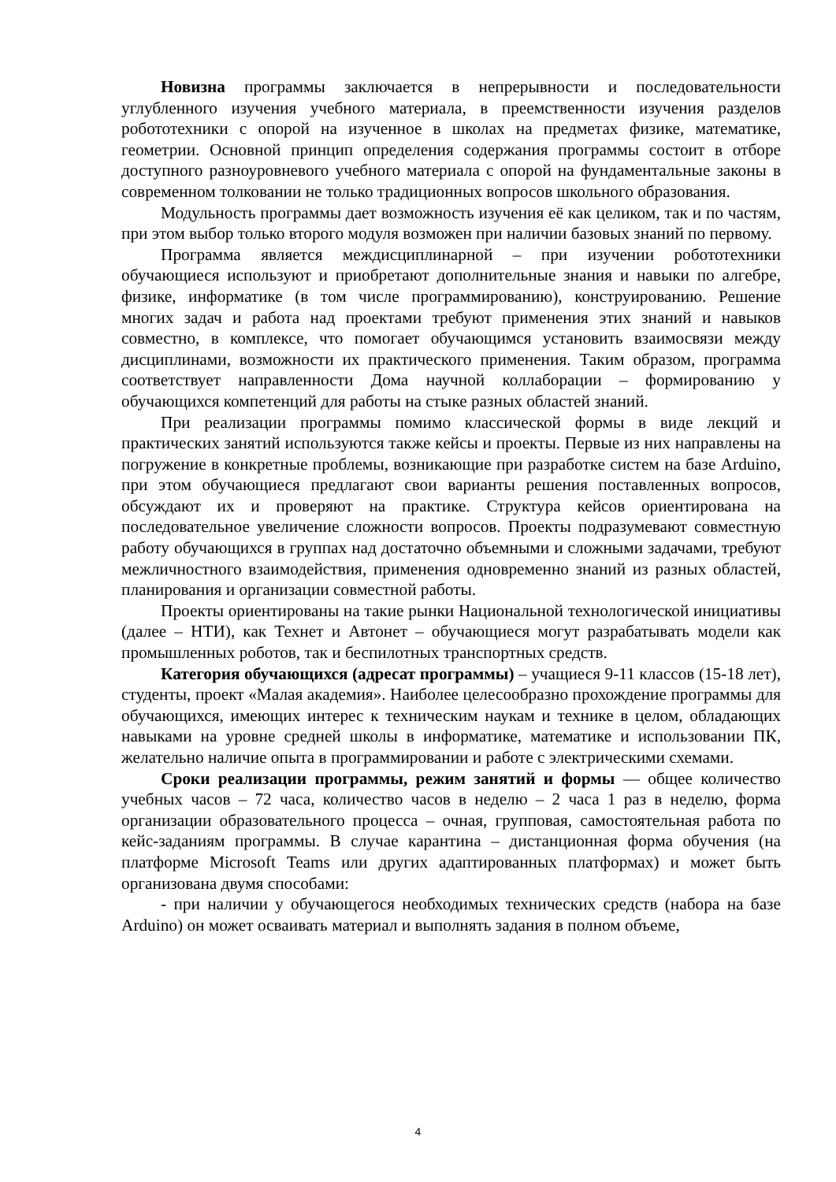Новизна программы заключается в непрерывности и последовательности углубленного изучения учебного материала, в преемственности изучения разделов робототехники с опорой на изученное в школах на предметах физике, математике, геометрии. Основной принцип определения содержания программы состоит в отборе доступного разноуровневого учебного материала с опорой на фундаментальные законы в современном толковании не только традиционных вопросов школьного образования.
Модульность программы дает возможность изучения её как целиком, так и по частям, при этом выбор только второго модуля возможен при наличии базовых знаний по первому.
Программа является междисциплинарной – при изучении робототехники обучающиеся используют и приобретают дополнительные знания и навыки по алгебре, физике, информатике (в том числе программированию), конструированию. Решение многих задач и работа над проектами требуют применения этих знаний и навыков совместно, в комплексе, что помогает обучающимся установить взаимосвязи между дисциплинами, возможности их практического применения. Таким образом, программа соответствует направленности Дома научной коллаборации – формированию у обучающихся компетенций для работы на стыке разных областей знаний.
При реализации программы помимо классической формы в виде лекций и практических занятий используются также кейсы и проекты. Первые из них направлены на погружение в конкретные проблемы, возникающие при разработке систем на базе Arduino, при этом обучающиеся предлагают свои варианты решения поставленных вопросов, обсуждают их и проверяют на практике. Структура кейсов ориентирована на последовательное увеличение сложности вопросов. Проекты подразумевают совместную работу обучающихся в группах над достаточно объемными и сложными задачами, требуют межличностного взаимодействия, применения одновременно знаний из разных областей, планирования и организации совместной работы.
Проекты ориентированы на такие рынки Национальной технологической инициативы (далее – НТИ), как Технет и Автонет – обучающиеся могут разрабатывать модели как промышленных роботов, так и беспилотных транспортных средств.
Категория обучающихся (адресат программы) – учащиеся 9-11 классов (15-18 лет), студенты, проект «Малая академия». Наиболее целесообразно прохождение программы для обучающихся, имеющих интерес к техническим наукам и технике в целом, обладающих навыками на уровне средней школы в информатике, математике и использовании ПК, желательно наличие опыта в программировании и работе с электрическими схемами.
Сроки реализации программы, режим занятий и формы — общее количество учебных часов – 72 часа, количество часов в неделю – 2 часа 1 раз в неделю, форма организации образовательного процесса – очная, групповая, самостоятельная работа по кейс-заданиям программы. В случае карантина – дистанционная форма обучения (на платформе Microsoft Teams или других адаптированных платформах) и может быть организована двумя способами:
- при наличии у обучающегося необходимых технических средств (набора на базе Arduino) он может осваивать материал и выполнять задания в полном объеме,
4